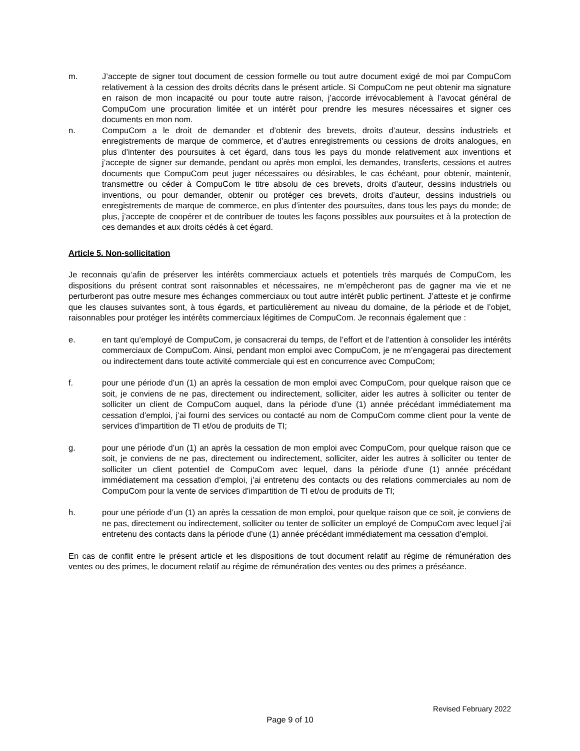m. J’accepte de signer tout document de cession formelle ou tout autre document exigé de moi par CompuCom relativement à la cession des droits décrits dans le présent article. Si CompuCom ne peut obtenir ma signature en raison de mon incapacité ou pour toute autre raison, j’accorde irrévocablement à l’avocat général de CompuCom une procuration limitée et un intérêt pour prendre les mesures nécessaires et signer ces documents en mon nom.
n. CompuCom a le droit de demander et d’obtenir des brevets, droits d’auteur, dessins industriels et enregistrements de marque de commerce, et d’autres enregistrements ou cessions de droits analogues, en plus d’intenter des poursuites à cet égard, dans tous les pays du monde relativement aux inventions et j’accepte de signer sur demande, pendant ou après mon emploi, les demandes, transferts, cessions et autres documents que CompuCom peut juger nécessaires ou désirables, le cas échéant, pour obtenir, maintenir, transmettre ou céder à CompuCom le titre absolu de ces brevets, droits d’auteur, dessins industriels ou inventions, ou pour demander, obtenir ou protéger ces brevets, droits d’auteur, dessins industriels ou enregistrements de marque de commerce, en plus d’intenter des poursuites, dans tous les pays du monde; de plus, j’accepte de coopérer et de contribuer de toutes les façons possibles aux poursuites et à la protection de ces demandes et aux droits cédés à cet égard.
Article 5. Non-sollicitation
Je reconnais qu’afin de préserver les intérêts commerciaux actuels et potentiels très marqués de CompuCom, les dispositions du présent contrat sont raisonnables et nécessaires, ne m’empêcheront pas de gagner ma vie et ne perturberont pas outre mesure mes échanges commerciaux ou tout autre intérêt public pertinent. J’atteste et je confirme que les clauses suivantes sont, à tous égards, et particulièrement au niveau du domaine, de la période et de l’objet, raisonnables pour protéger les intérêts commerciaux légitimes de CompuCom. Je reconnais également que :
e. en tant qu’employé de CompuCom, je consacrerai du temps, de l’effort et de l’attention à consolider les intérêts commerciaux de CompuCom. Ainsi, pendant mon emploi avec CompuCom, je ne m’engagerai pas directement ou indirectement dans toute activité commerciale qui est en concurrence avec CompuCom;
f. pour une période d’un (1) an après la cessation de mon emploi avec CompuCom, pour quelque raison que ce soit, je conviens de ne pas, directement ou indirectement, solliciter, aider les autres à solliciter ou tenter de solliciter un client de CompuCom auquel, dans la période d’une (1) année précédant immédiatement ma cessation d’emploi, j’ai fourni des services ou contacté au nom de CompuCom comme client pour la vente de services d’impartition de TI et/ou de produits de TI;
g. pour une période d’un (1) an après la cessation de mon emploi avec CompuCom, pour quelque raison que ce soit, je conviens de ne pas, directement ou indirectement, solliciter, aider les autres à solliciter ou tenter de solliciter un client potentiel de CompuCom avec lequel, dans la période d’une (1) année précédant immédiatement ma cessation d’emploi, j’ai entretenu des contacts ou des relations commerciales au nom de CompuCom pour la vente de services d’impartition de TI et/ou de produits de TI;
h. pour une période d’un (1) an après la cessation de mon emploi, pour quelque raison que ce soit, je conviens de ne pas, directement ou indirectement, solliciter ou tenter de solliciter un employé de CompuCom avec lequel j’ai entretenu des contacts dans la période d’une (1) année précédant immédiatement ma cessation d’emploi.
En cas de conflit entre le présent article et les dispositions de tout document relatif au régime de rémunération des ventes ou des primes, le document relatif au régime de rémunération des ventes ou des primes a préséance.
Revised February 2022
Page 9 of 10